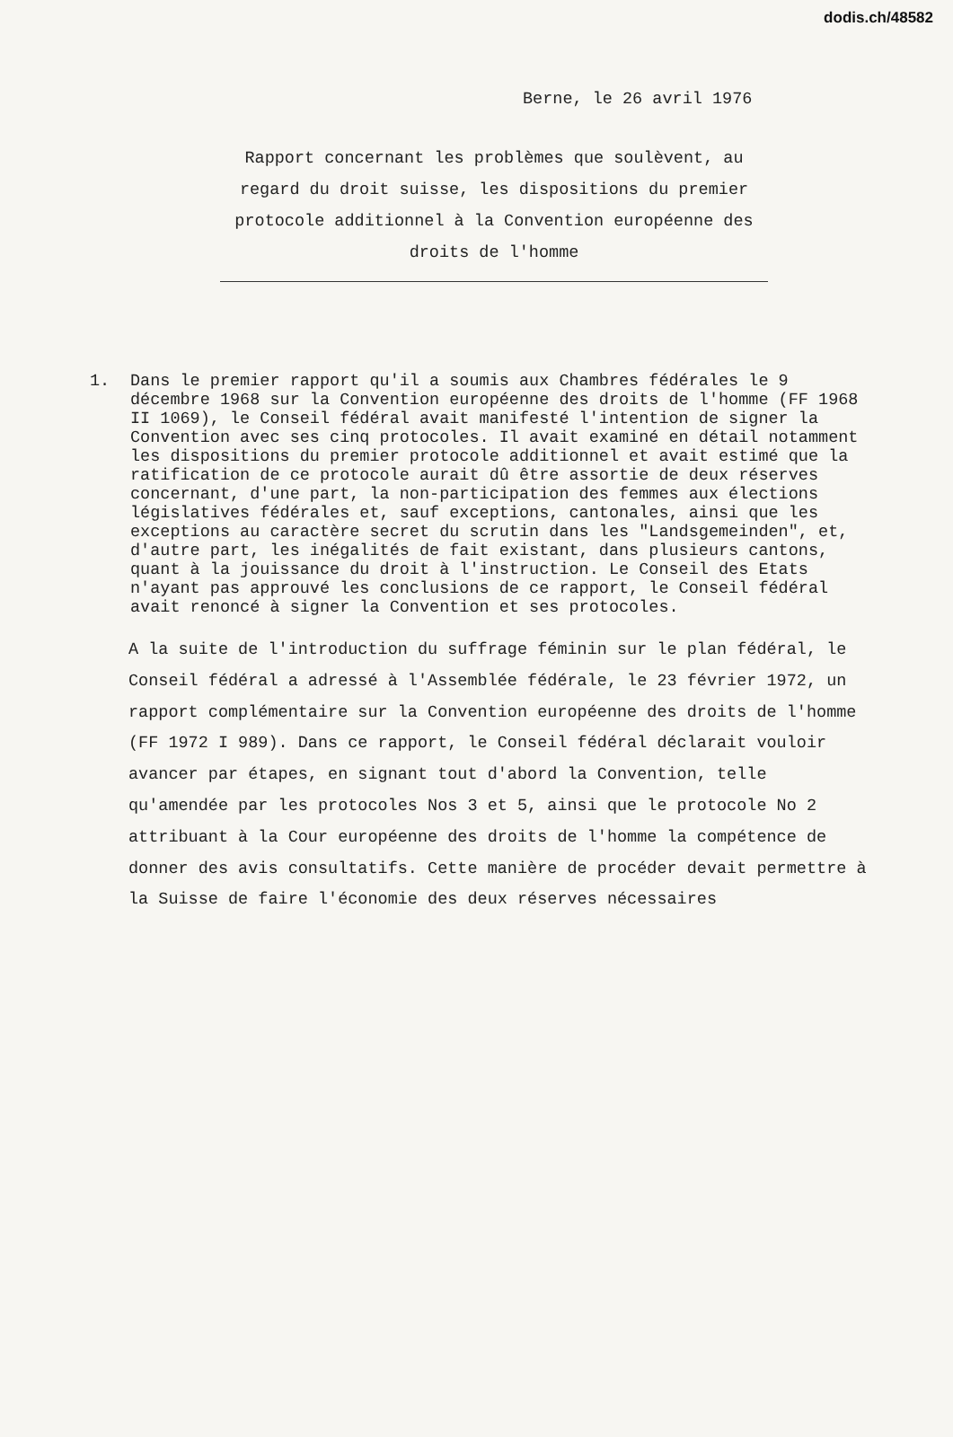dodis.ch/48582
Berne, le 26 avril 1976
Rapport concernant les problèmes que soulèvent, au regard du droit suisse, les dispositions du premier protocole additionnel à la Convention européenne des droits de l'homme
1. Dans le premier rapport qu'il a soumis aux Chambres fédérales le 9 décembre 1968 sur la Convention européenne des droits de l'homme (FF 1968 II 1069), le Conseil fédéral avait manifesté l'intention de signer la Convention avec ses cinq protocoles. Il avait examiné en détail notamment les dispositions du premier protocole additionnel et avait estimé que la ratification de ce protocole aurait dû être assortie de deux réserves concernant, d'une part, la non-participation des femmes aux élections législatives fédérales et, sauf exceptions, cantonales, ainsi que les exceptions au caractère secret du scrutin dans les "Landsgemeinden", et, d'autre part, les inégalités de fait existant, dans plusieurs cantons, quant à la jouissance du droit à l'instruction. Le Conseil des Etats n'ayant pas approuvé les conclusions de ce rapport, le Conseil fédéral avait renoncé à signer la Convention et ses protocoles.
A la suite de l'introduction du suffrage féminin sur le plan fédéral, le Conseil fédéral a adressé à l'Assemblée fédérale, le 23 février 1972, un rapport complémentaire sur la Convention européenne des droits de l'homme (FF 1972 I 989). Dans ce rapport, le Conseil fédéral déclarait vouloir avancer par étapes, en signant tout d'abord la Convention, telle qu'amendée par les protocoles Nos 3 et 5, ainsi que le protocole No 2 attribuant à la Cour européenne des droits de l'homme la compétence de donner des avis consultatifs. Cette manière de procéder devait permettre à la Suisse de faire l'économie des deux réserves nécessaires